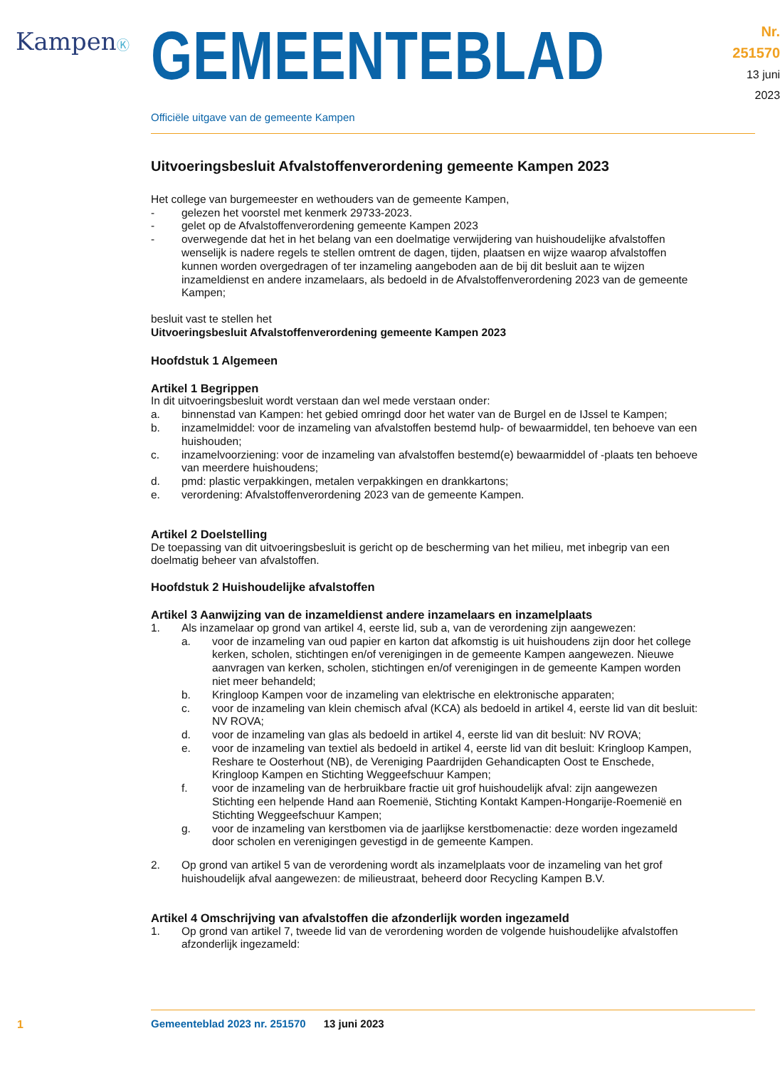KampenⓀ
GEMEENTEBLAD
Nr. 251570
13 juni
2023
Officiële uitgave van de gemeente Kampen
Uitvoeringsbesluit Afvalstoffenverordening gemeente Kampen 2023
Het college van burgemeester en wethouders van de gemeente Kampen,
- gelezen het voorstel met kenmerk 29733-2023.
- gelet op de Afvalstoffenverordening gemeente Kampen 2023
- overwegende dat het in het belang van een doelmatige verwijdering van huishoudelijke afvalstoffen wenselijk is nadere regels te stellen omtrent de dagen, tijden, plaatsen en wijze waarop afvalstoffen kunnen worden overgedragen of ter inzameling aangeboden aan de bij dit besluit aan te wijzen inzameldienst en andere inzamelaars, als bedoeld in de Afvalstoffenverordening 2023 van de gemeente Kampen;
besluit vast te stellen het
Uitvoeringsbesluit Afvalstoffenverordening gemeente Kampen 2023
Hoofdstuk 1 Algemeen
Artikel 1 Begrippen
In dit uitvoeringsbesluit wordt verstaan dan wel mede verstaan onder:
a. binnenstad van Kampen: het gebied omringd door het water van de Burgel en de IJssel te Kampen;
b. inzamelmiddel: voor de inzameling van afvalstoffen bestemd hulp- of bewaarmiddel, ten behoeve van een huishouden;
c. inzamelvoorziening: voor de inzameling van afvalstoffen bestemd(e) bewaarmiddel of -plaats ten behoeve van meerdere huishoudens;
d. pmd: plastic verpakkingen, metalen verpakkingen en drankkartons;
e. verordening: Afvalstoffenverordening 2023 van de gemeente Kampen.
Artikel 2 Doelstelling
De toepassing van dit uitvoeringsbesluit is gericht op de bescherming van het milieu, met inbegrip van een doelmatig beheer van afvalstoffen.
Hoofdstuk 2 Huishoudelijke afvalstoffen
Artikel 3 Aanwijzing van de inzameldienst andere inzamelaars en inzamelplaats
1. Als inzamelaar op grond van artikel 4, eerste lid, sub a, van de verordening zijn aangewezen:
a. voor de inzameling van oud papier en karton dat afkomstig is uit huishoudens zijn door het college kerken, scholen, stichtingen en/of verenigingen in de gemeente Kampen aangewezen. Nieuwe aanvragen van kerken, scholen, stichtingen en/of verenigingen in de gemeente Kampen worden niet meer behandeld;
b. Kringloop Kampen voor de inzameling van elektrische en elektronische apparaten;
c. voor de inzameling van klein chemisch afval (KCA) als bedoeld in artikel 4, eerste lid van dit besluit: NV ROVA;
d. voor de inzameling van glas als bedoeld in artikel 4, eerste lid van dit besluit: NV ROVA;
e. voor de inzameling van textiel als bedoeld in artikel 4, eerste lid van dit besluit: Kringloop Kampen, Reshare te Oosterhout (NB), de Vereniging Paardrijden Gehandicapten Oost te Enschede, Kringloop Kampen en Stichting Weggeefschuur Kampen;
f. voor de inzameling van de herbruikbare fractie uit grof huishoudelijk afval: zijn aangewezen Stichting een helpende Hand aan Roemenië, Stichting Kontakt Kampen-Hongarije-Roemenië en Stichting Weggeefschuur Kampen;
g. voor de inzameling van kerstbomen via de jaarlijkse kerstbomenactie: deze worden ingezameld door scholen en verenigingen gevestigd in de gemeente Kampen.
2. Op grond van artikel 5 van de verordening wordt als inzamelplaats voor de inzameling van het grof huishoudelijk afval aangewezen: de milieustraat, beheerd door Recycling Kampen B.V.
Artikel 4 Omschrijving van afvalstoffen die afzonderlijk worden ingezameld
1. Op grond van artikel 7, tweede lid van de verordening worden de volgende huishoudelijke afvalstoffen afzonderlijk ingezameld:
1
Gemeenteblad 2023 nr. 251570 13 juni 2023